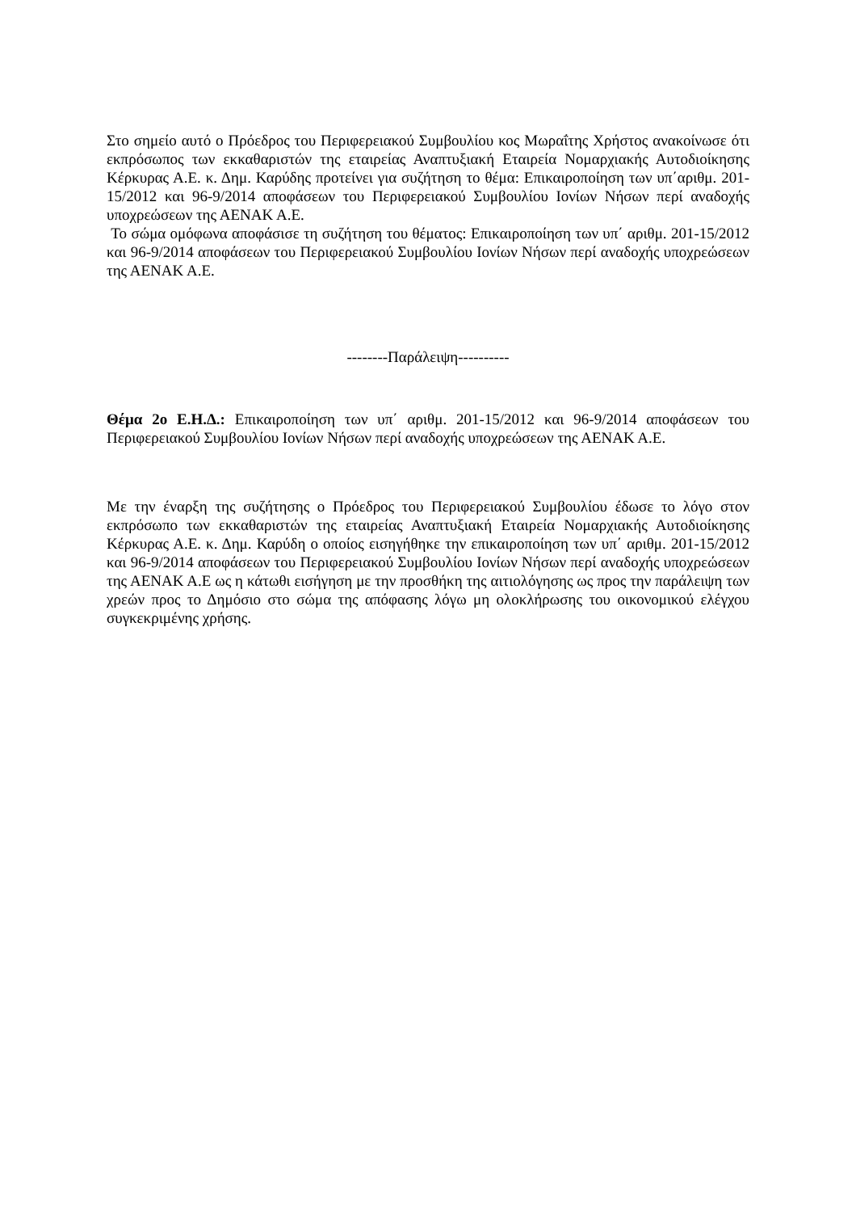Στο σημείο αυτό ο Πρόεδρος του Περιφερειακού Συμβουλίου κος Μωραΐτης Χρήστος ανακοίνωσε ότι εκπρόσωπος των εκκαθαριστών της εταιρείας Αναπτυξιακή Εταιρεία Νομαρχιακής Αυτοδιοίκησης Κέρκυρας Α.Ε. κ. Δημ. Καρύδης προτείνει για συζήτηση το θέμα: Επικαιροποίηση των υπ΄αριθμ. 201-15/2012 και 96-9/2014 αποφάσεων του Περιφερειακού Συμβουλίου Ιονίων Νήσων περί αναδοχής υποχρεώσεων της ΑΕΝΑΚ Α.Ε.
Το σώμα ομόφωνα αποφάσισε τη συζήτηση του θέματος: Επικαιροποίηση των υπ΄ αριθμ. 201-15/2012 και 96-9/2014 αποφάσεων του Περιφερειακού Συμβουλίου Ιονίων Νήσων περί αναδοχής υποχρεώσεων της ΑΕΝΑΚ Α.Ε.
--------Παράλειψη----------
Θέμα 2ο Ε.Η.Δ.: Επικαιροποίηση των υπ΄ αριθμ. 201-15/2012 και 96-9/2014 αποφάσεων του Περιφερειακού Συμβουλίου Ιονίων Νήσων περί αναδοχής υποχρεώσεων της ΑΕΝΑΚ Α.Ε.
Με την έναρξη της συζήτησης ο Πρόεδρος του Περιφερειακού Συμβουλίου έδωσε το λόγο στον εκπρόσωπο των εκκαθαριστών της εταιρείας Αναπτυξιακή Εταιρεία Νομαρχιακής Αυτοδιοίκησης Κέρκυρας Α.Ε. κ. Δημ. Καρύδη ο οποίος εισηγήθηκε την επικαιροποίηση των υπ΄ αριθμ. 201-15/2012 και 96-9/2014 αποφάσεων του Περιφερειακού Συμβουλίου Ιονίων Νήσων περί αναδοχής υποχρεώσεων της ΑΕΝΑΚ Α.Ε ως η κάτωθι εισήγηση με την προσθήκη της αιτιολόγησης ως προς την παράλειψη των χρεών προς το Δημόσιο στο σώμα της απόφασης λόγω μη ολοκλήρωσης του οικονομικού ελέγχου συγκεκριμένης χρήσης.